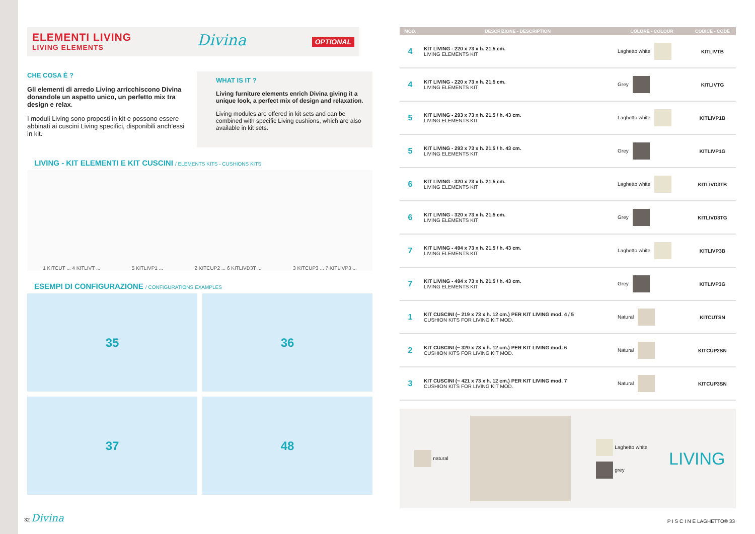ELEMENTI LIVING
LIVING ELEMENTS
Divina OPTIONAL
CHE COSA È ?
Gli elementi di arredo Living arricchiscono Divina donandole un aspetto unico, un perfetto mix tra design e relax.
I moduli Living sono proposti in kit e possono essere abbinati ai cuscini Living specifici, disponibili anch’essi in kit.
WHAT IS IT ?
Living furniture elements enrich Divina giving it a unique look, a perfect mix of design and relaxation.
Living modules are offered in kit sets and can be combined with specific Living cushions, which are also available in kit sets.
LIVING - KIT ELEMENTI E KIT CUSCINI / ELEMENTS KITS - CUSHIONS KITS
1 KITCUT ... 4 KITLIVT ... 5 KITLIVP1 ... 2 KITCUP2 ... 6 KITLIVD3T ... 3 KITCUP3 ... 7 KITLIVP3 ...
ESEMPI DI CONFIGURAZIONE / CONFIGURATIONS EXAMPLES
35
36
37
48
| MOD. | DESCRIZIONE - DESCRIPTION | COLORE - COLOUR | CODICE - CODE |
| --- | --- | --- | --- |
| 4 | KIT LIVING - 220 x 73 x h. 21,5 cm. LIVING ELEMENTS KIT | Laghetto white | KITLIVTB |
| 4 | KIT LIVING - 220 x 73 x h. 21,5 cm. LIVING ELEMENTS KIT | Grey | KITLIVTG |
| 5 | KIT LIVING - 293 x 73 x h. 21,5 / h. 43 cm. LIVING ELEMENTS KIT | Laghetto white | KITLIVP1B |
| 5 | KIT LIVING - 293 x 73 x h. 21,5 / h. 43 cm. LIVING ELEMENTS KIT | Grey | KITLIVP1G |
| 6 | KIT LIVING - 320 x 73 x h. 21,5 cm. LIVING ELEMENTS KIT | Laghetto white | KITLIVD3TB |
| 6 | KIT LIVING - 320 x 73 x h. 21,5 cm. LIVING ELEMENTS KIT | Grey | KITLIVD3TG |
| 7 | KIT LIVING - 494 x 73 x h. 21,5 / h. 43 cm. LIVING ELEMENTS KIT | Laghetto white | KITLIVP3B |
| 7 | KIT LIVING - 494 x 73 x h. 21,5 / h. 43 cm. LIVING ELEMENTS KIT | Grey | KITLIVP3G |
| 1 | KIT CUSCINI (~ 219 x 73 x h. 12 cm.) PER KIT LIVING mod. 4 / 5 CUSHION KITS FOR LIVING KIT MOD. | Natural | KITCUTSN |
| 2 | KIT CUSCINI (~ 320 x 73 x h. 12 cm.) PER KIT LIVING mod. 6 CUSHION KITS FOR LIVING KIT MOD. | Natural | KITCUP2SN |
| 3 | KIT CUSCINI (~ 421 x 73 x h. 12 cm.) PER KIT LIVING mod. 7 CUSHION KITS FOR LIVING KIT MOD. | Natural | KITCUP3SN |
natural Laghetto white
grey LIVING
32 Divina P I S C I N E LAGHETTO® 33